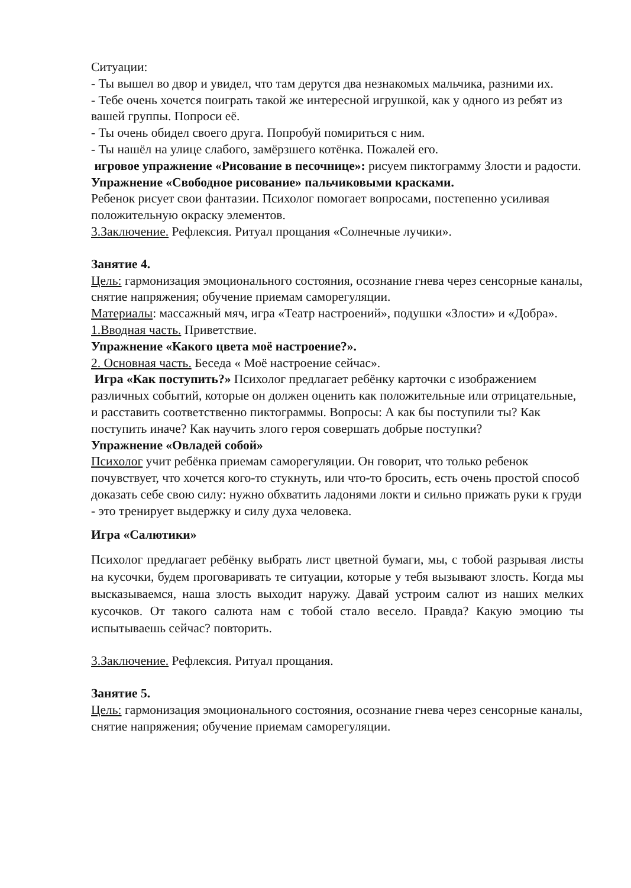Ситуации:
- Ты вышел во двор и увидел, что там дерутся два незнакомых мальчика, разними их.
- Тебе очень хочется поиграть такой же интересной игрушкой, как у одного из ребят из вашей группы. Попроси её.
- Ты очень обидел своего друга. Попробуй помириться с ним.
- Ты нашёл на улице слабого, замёрзшего котёнка. Пожалей его.
игровое упражнение «Рисование в песочнице»: рисуем пиктограмму Злости и радости.
Упражнение «Свободное рисование» пальчиковыми красками.
Ребенок рисует свои фантазии. Психолог помогает вопросами, постепенно усиливая положительную окраску элементов.
3.Заключение. Рефлексия. Ритуал прощания «Солнечные лучики».
Занятие 4.
Цель: гармонизация эмоционального состояния, осознание гнева через сенсорные каналы, снятие напряжения; обучение приемам саморегуляции.
Материалы: массажный мяч, игра «Театр настроений», подушки «Злости» и «Добра».
1.Вводная часть. Приветствие.
Упражнение «Какого цвета моё настроение?».
2. Основная часть. Беседа « Моё настроение сейчас».
Игра «Как поступить?» Психолог предлагает ребёнку карточки с изображением различных событий, которые он должен оценить как положительные или отрицательные, и расставить соответственно пиктограммы. Вопросы: А как бы поступили ты? Как поступить иначе? Как научить злого героя совершать добрые поступки?
Упражнение «Овладей собой»
Психолог учит ребёнка приемам саморегуляции. Он говорит, что только ребенок почувствует, что хочется кого-то стукнуть, или что-то бросить, есть очень простой способ доказать себе свою силу: нужно обхватить ладонями локти и сильно прижать руки к груди - это тренирует выдержку и силу духа человека.
Игра «Салютики»
Психолог предлагает ребёнку выбрать лист цветной бумаги, мы, с тобой разрывая листы на кусочки, будем проговаривать те ситуации, которые у тебя вызывают злость. Когда мы высказываемся, наша злость выходит наружу. Давай устроим салют из наших мелких кусочков. От такого салюта нам с тобой стало весело. Правда? Какую эмоцию ты испытываешь сейчас? повторить.
3.Заключение. Рефлексия. Ритуал прощания.
Занятие 5.
Цель: гармонизация эмоционального состояния, осознание гнева через сенсорные каналы, снятие напряжения; обучение приемам саморегуляции.